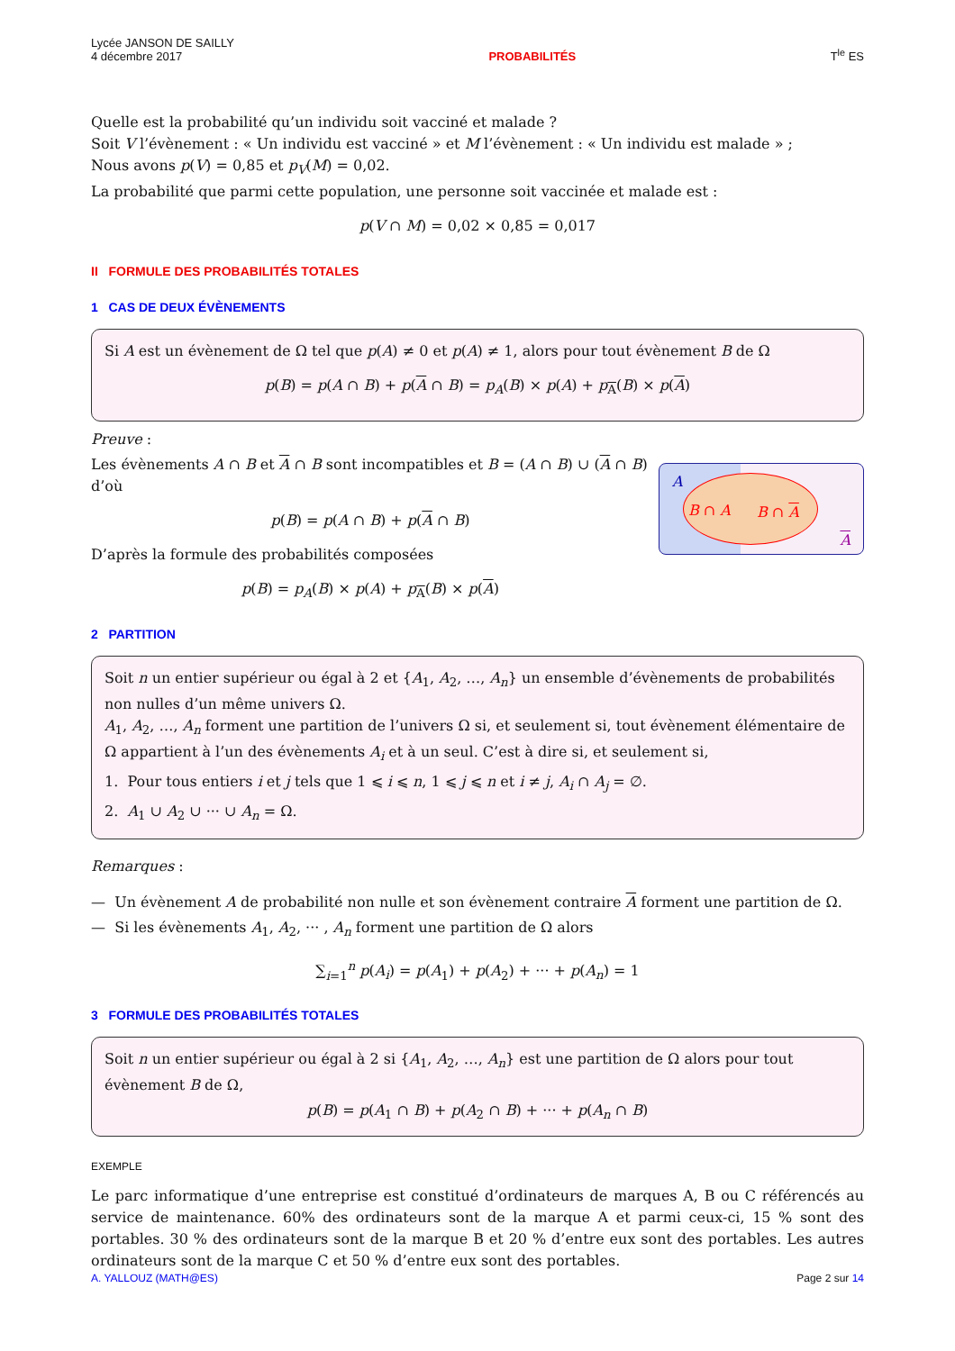Lycée JANSON DE SAILLY
4 décembre 2017
PROBABILITÉS
T<sup>le</sup> ES
Quelle est la probabilité qu’un individu soit vacciné et malade ?
Soit V l’évènement : « Un individu est vacciné » et M l’évènement : « Un individu est malade » ;
Nous avons p(V) = 0,85 et p<sub>V</sub>(M) = 0,02.
La probabilité que parmi cette population, une personne soit vaccinée et malade est :
p(V ∩ M) = 0,02 × 0,85 = 0,017
II FORMULE DES PROBABILITÉS TOTALES
1 CAS DE DEUX ÉVÈNEMENTS
Si A est un évènement de Ω tel que p(A) ≠ 0 et p(A) ≠ 1, alors pour tout évènement B de Ω
p(B) = p(A ∩ B) + p(A ∩ B) = p<sub>A</sub>(B) × p(A) + p<sub>A</sub>(B) × p(A)
Preuve :
A
B ∩ A B ∩ A
A
Les évènements A ∩ B et A ∩ B sont incompatibles et B = (A ∩ B) ∪ (A ∩ B)
d’où
p(B) = p(A ∩ B) + p(A ∩ B)
D’après la formule des probabilités composées
p(B) = p<sub>A</sub>(B) × p(A) + p<sub>A</sub>(B) × p(A)
2 PARTITION
Soit n un entier supérieur ou égal à 2 et {A<sub>1</sub>, A<sub>2</sub>, …, A<sub>n</sub>} un ensemble d’évènements de probabilités non nulles d’un même univers Ω.
A<sub>1</sub>, A<sub>2</sub>, …, A<sub>n</sub> forment une partition de l’univers Ω si, et seulement si, tout évènement élémentaire de Ω appartient à l’un des évènements A<sub>i</sub> et à un seul. C’est à dire si, et seulement si,
1. Pour tous entiers i et j tels que 1 ⩽ i ⩽ n, 1 ⩽ j ⩽ n et i ≠ j, A<sub>i</sub> ∩ A<sub>j</sub> = ∅.
2. A<sub>1</sub> ∪ A<sub>2</sub> ∪ ··· ∪ A<sub>n</sub> = Ω.
Remarques :
— Un évènement A de probabilité non nulle et son évènement contraire A forment une partition de Ω.
— Si les évènements A<sub>1</sub>, A<sub>2</sub>, ··· , A<sub>n</sub> forment une partition de Ω alors
∑<sub>i=1</sub><sup>n</sup> p(A<sub>i</sub>) = p(A<sub>1</sub>) + p(A<sub>2</sub>) + ··· + p(A<sub>n</sub>) = 1
3 FORMULE DES PROBABILITÉS TOTALES
Soit n un entier supérieur ou égal à 2 si {A<sub>1</sub>, A<sub>2</sub>, …, A<sub>n</sub>} est une partition de Ω alors pour tout évènement B de Ω,
p(B) = p(A<sub>1</sub> ∩ B) + p(A<sub>2</sub> ∩ B) + ··· + p(A<sub>n</sub> ∩ B)
EXEMPLE
Le parc informatique d’une entreprise est constitué d’ordinateurs de marques A, B ou C référencés au service de maintenance. 60% des ordinateurs sont de la marque A et parmi ceux-ci, 15 % sont des portables. 30 % des ordinateurs sont de la marque B et 20 % d’entre eux sont des portables. Les autres ordinateurs sont de la marque C et 50 % d’entre eux sont des portables.
A. YALLOUZ (MATH@ES) Page 2 sur 14